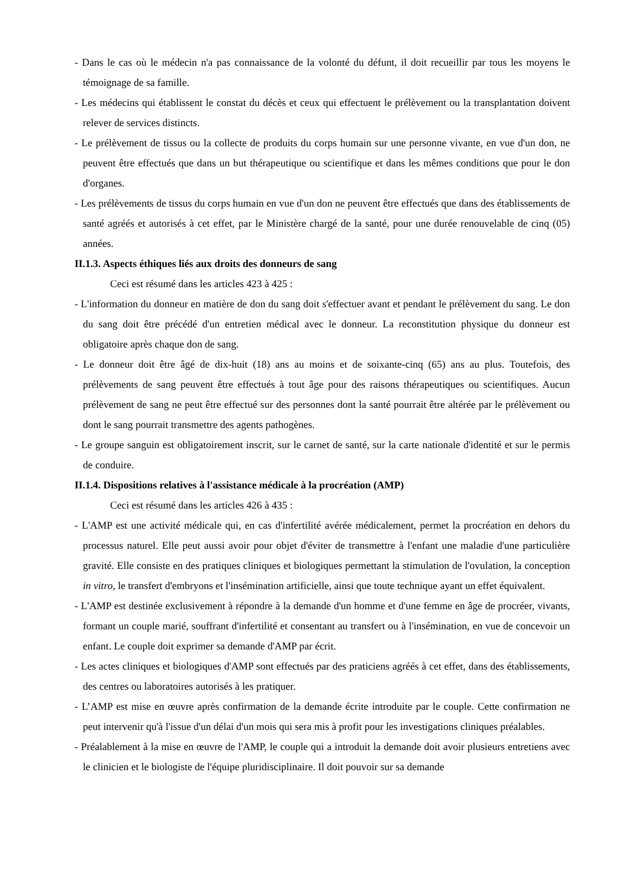- Dans le cas où le médecin n'a pas connaissance de la volonté du défunt, il doit recueillir par tous les moyens le témoignage de sa famille.
- Les médecins qui établissent le constat du décès et ceux qui effectuent le prélèvement ou la transplantation doivent relever de services distincts.
- Le prélèvement de tissus ou la collecte de produits du corps humain sur une personne vivante, en vue d'un don, ne peuvent être effectués que dans un but thérapeutique ou scientifique et dans les mêmes conditions que pour le don d'organes.
- Les prélèvements de tissus du corps humain en vue d'un don ne peuvent être effectués que dans des établissements de santé agréés et autorisés à cet effet, par le Ministère chargé de la santé, pour une durée renouvelable de cinq (05) années.
II.1.3. Aspects éthiques liés aux droits des donneurs de sang
Ceci est résumé dans les articles 423 à 425 :
- L'information du donneur en matière de don du sang doit s'effectuer avant et pendant le prélèvement du sang. Le don du sang doit être précédé d'un entretien médical avec le donneur. La reconstitution physique du donneur est obligatoire après chaque don de sang.
- Le donneur doit être âgé de dix-huit (18) ans au moins et de soixante-cinq (65) ans au plus. Toutefois, des prélèvements de sang peuvent être effectués à tout âge pour des raisons thérapeutiques ou scientifiques. Aucun prélèvement de sang ne peut être effectué sur des personnes dont la santé pourrait être altérée par le prélèvement ou dont le sang pourrait transmettre des agents pathogènes.
- Le groupe sanguin est obligatoirement inscrit, sur le carnet de santé, sur la carte nationale d'identité et sur le permis de conduire.
II.1.4. Dispositions relatives à l'assistance médicale à la procréation (AMP)
Ceci est résumé dans les articles 426 à 435 :
- L'AMP est une activité médicale qui, en cas d'infertilité avérée médicalement, permet la procréation en dehors du processus naturel. Elle peut aussi avoir pour objet d'éviter de transmettre à l'enfant une maladie d'une particulière gravité. Elle consiste en des pratiques cliniques et biologiques permettant la stimulation de l'ovulation, la conception in vitro, le transfert d'embryons et l'insémination artificielle, ainsi que toute technique ayant un effet équivalent.
- L'AMP est destinée exclusivement à répondre à la demande d'un homme et d'une femme en âge de procréer, vivants, formant un couple marié, souffrant d'infertilité et consentant au transfert ou à l'insémination, en vue de concevoir un enfant. Le couple doit exprimer sa demande d'AMP par écrit.
- Les actes cliniques et biologiques d'AMP sont effectués par des praticiens agréés à cet effet, dans des établissements, des centres ou laboratoires autorisés à les pratiquer.
- L’AMP est mise en œuvre après confirmation de la demande écrite introduite par le couple. Cette confirmation ne peut intervenir qu'à l'issue d'un délai d'un mois qui sera mis à profit pour les investigations cliniques préalables.
- Préalablement à la mise en œuvre de l'AMP, le couple qui a introduit la demande doit avoir plusieurs entretiens avec le clinicien et le biologiste de l'équipe pluridisciplinaire. Il doit pouvoir sur sa demande